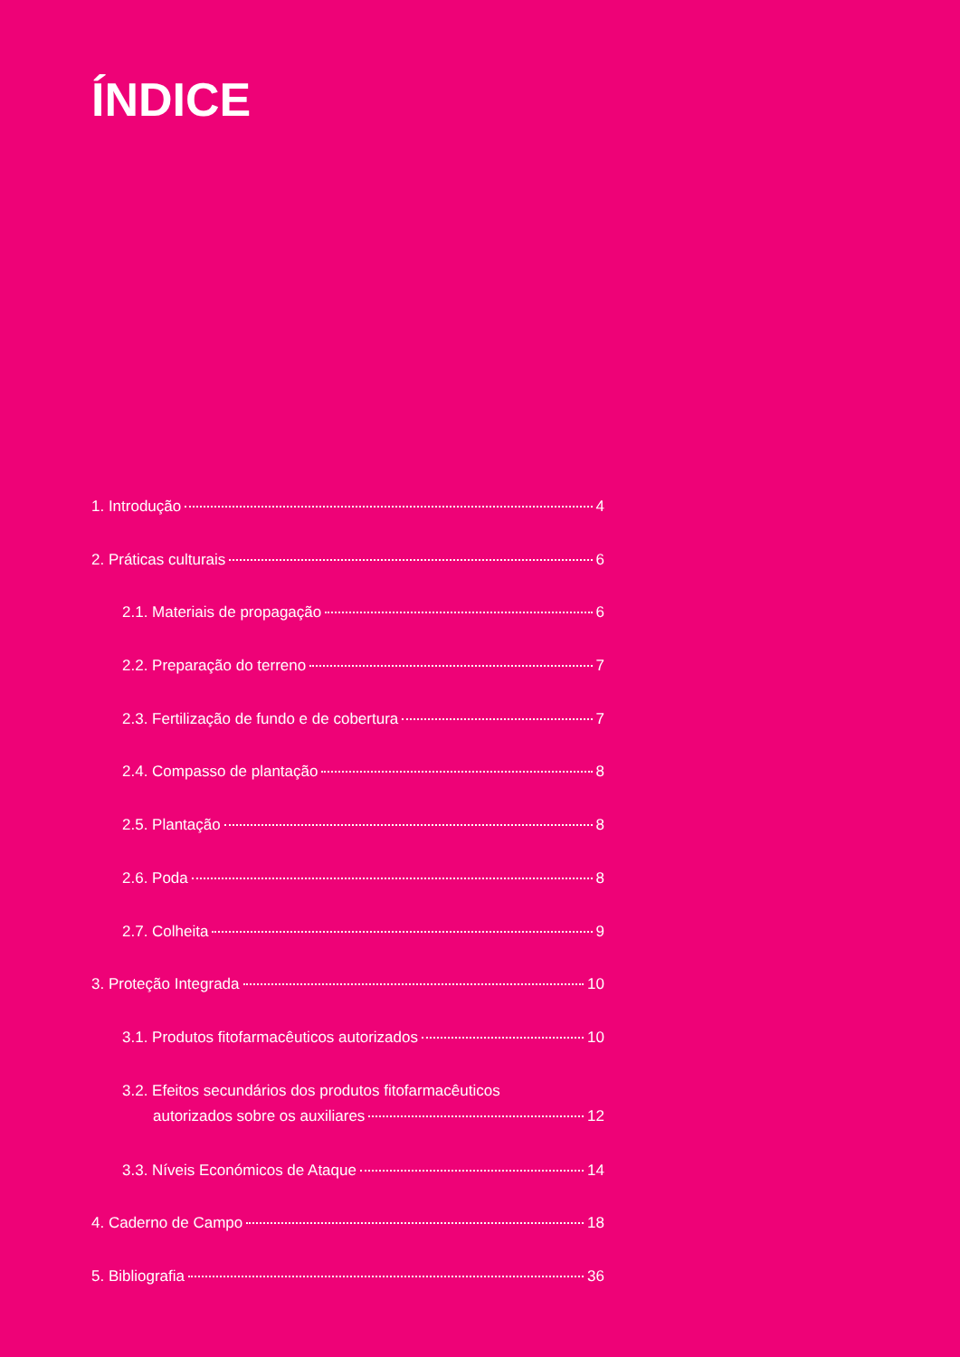ÍNDICE
1. Introdução 4
2. Práticas culturais 6
2.1. Materiais de propagação 6
2.2. Preparação do terreno 7
2.3. Fertilização de fundo e de cobertura 7
2.4. Compasso de plantação 8
2.5. Plantação 8
2.6. Poda 8
2.7. Colheita 9
3. Proteção Integrada 10
3.1. Produtos fitofarmacêuticos autorizados 10
3.2. Efeitos secundários dos produtos fitofarmacêuticos
autorizados sobre os auxiliares 12
3.3. Níveis Económicos de Ataque 14
4. Caderno de Campo 18
5. Bibliografia 36